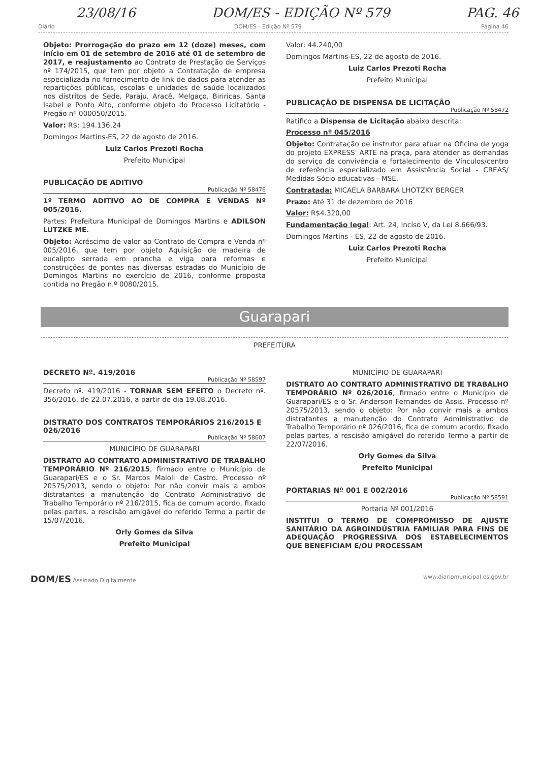23/08/16 DOM/ES - EDIÇÃO Nº 579 PAG. 46
Diário DOM/ES - Edição Nº 579 Página 46
Objeto: Prorrogação do prazo em 12 (doze) meses, com início em 01 de setembro de 2016 até 01 de setembro de 2017, e reajustamento ao Contrato de Prestação de Serviços nº 174/2015, que tem por objeto a Contratação de empresa especializada no fornecimento de link de dados para atender as repartições públicas, escolas e unidades de saúde localizados nos distritos de Sede, Paraju, Aracê, Melgaço, Biriricas, Santa Isabel e Ponto Alto, conforme objeto do Processo Licitatório - Pregão nº 000050/2015.
Valor: R$: 194.136,24
Domingos Martins-ES, 22 de agosto de 2016.
Luiz Carlos Prezoti Rocha
Prefeito Municipal
PUBLICAÇÃO DE ADITIVO
Publicação Nº 58476
1º TERMO ADITIVO AO DE COMPRA E VENDAS Nº 005/2016.
Partes: Prefeitura Municipal de Domingos Martins e ADILSON LUTZKE ME.
Objeto: Acréscimo de valor ao Contrato de Compra e Venda nº 005/2016, que tem por objeto Aquisição de madeira de eucalipto serrada em prancha e viga para reformas e construções de pontes nas diversas estradas do Município de Domingos Martins no exercício de 2016, conforme proposta contida no Pregão n.º 0080/2015.
Valor: 44.240,00
Domingos Martins-ES, 22 de agosto de 2016.
Luiz Carlos Prezoti Rocha
Prefeito Municipal
PUBLICAÇÃO DE DISPENSA DE LICITAÇÃO
Publicação Nº 58472
Ratifico a Dispensa de Licitação abaixo descrita:
Processo nº 045/2016
Objeto: Contratação de instrutor para atuar na Oficina de yoga do projeto EXPRESS' ARTE na praça, para atender as demandas do serviço de convivência e fortalecimento de Vínculos/centro de referência especializado em Assistência Social - CREAS/ Medidas Sócio educativas - MSE.
Contratada: MICAELA BARBARA LHOTZKY BERGER
Prazo: Até 31 de dezembro de 2016
Valor: R$4.320,00
Fundamentação legal: Art. 24, inciso V, da Lei 8.666/93.
Domingos Martins - ES, 22 de agosto de 2016.
Luiz Carlos Prezoti Rocha
Prefeito Municipal
Guarapari
PREFEITURA
DECRETO Nº. 419/2016
Publicação Nº 58597
Decreto nº. 419/2016 - TORNAR SEM EFEITO o Decreto nº. 356/2016, de 22.07.2016, a partir de dia 19.08.2016.
DISTRATO DOS CONTRATOS TEMPORÁRIOS 216/2015 E 026/2016
Publicação Nº 58607
MUNICÍPIO DE GUARAPARI
DISTRATO AO CONTRATO ADMINISTRATIVO DE TRABALHO TEMPORÁRIO Nº 216/2015, firmado entre o Município de Guarapari/ES e o Sr. Marcos Maioli de Castro. Processo nº 20575/2013, sendo o objeto: Por não convir mais a ambos distratantes a manutenção do Contrato Administrativo de Trabalho Temporário nº 216/2015, fica de comum acordo, fixado pelas partes, a rescisão amigável do referido Termo a partir de 15/07/2016.
Orly Gomes da Silva
Prefeito Municipal
MUNICÍPIO DE GUARAPARI
DISTRATO AO CONTRATO ADMINISTRATIVO DE TRABALHO TEMPORÁRIO Nº 026/2016, firmado entre o Município de Guarapari/ES e o Sr. Anderson Fernandes de Assis. Processo nº 20575/2013, sendo o objeto: Por não convir mais a ambos distratantes a manutenção do Contrato Administrativo de Trabalho Temporário nº 026/2016, fica de comum acordo, fixado pelas partes, a rescisão amigável do referido Termo a partir de 22/07/2016.
Orly Gomes da Silva
Prefeito Municipal
PORTARIAS Nº 001 E 002/2016
Publicação Nº 58591
Portaria Nº 001/2016
INSTITUI O TERMO DE COMPROMISSO DE AJUSTE SANITÁRIO DA AGROINDÚSTRIA FAMILIAR PARA FINS DE ADEQUAÇÃO PROGRESSIVA DOS ESTABELECIMENTOS QUE BENEFICIAM E/OU PROCESSAM
DOM/ES Assinado Digitalmente www.diariomunicipal.es.gov.br